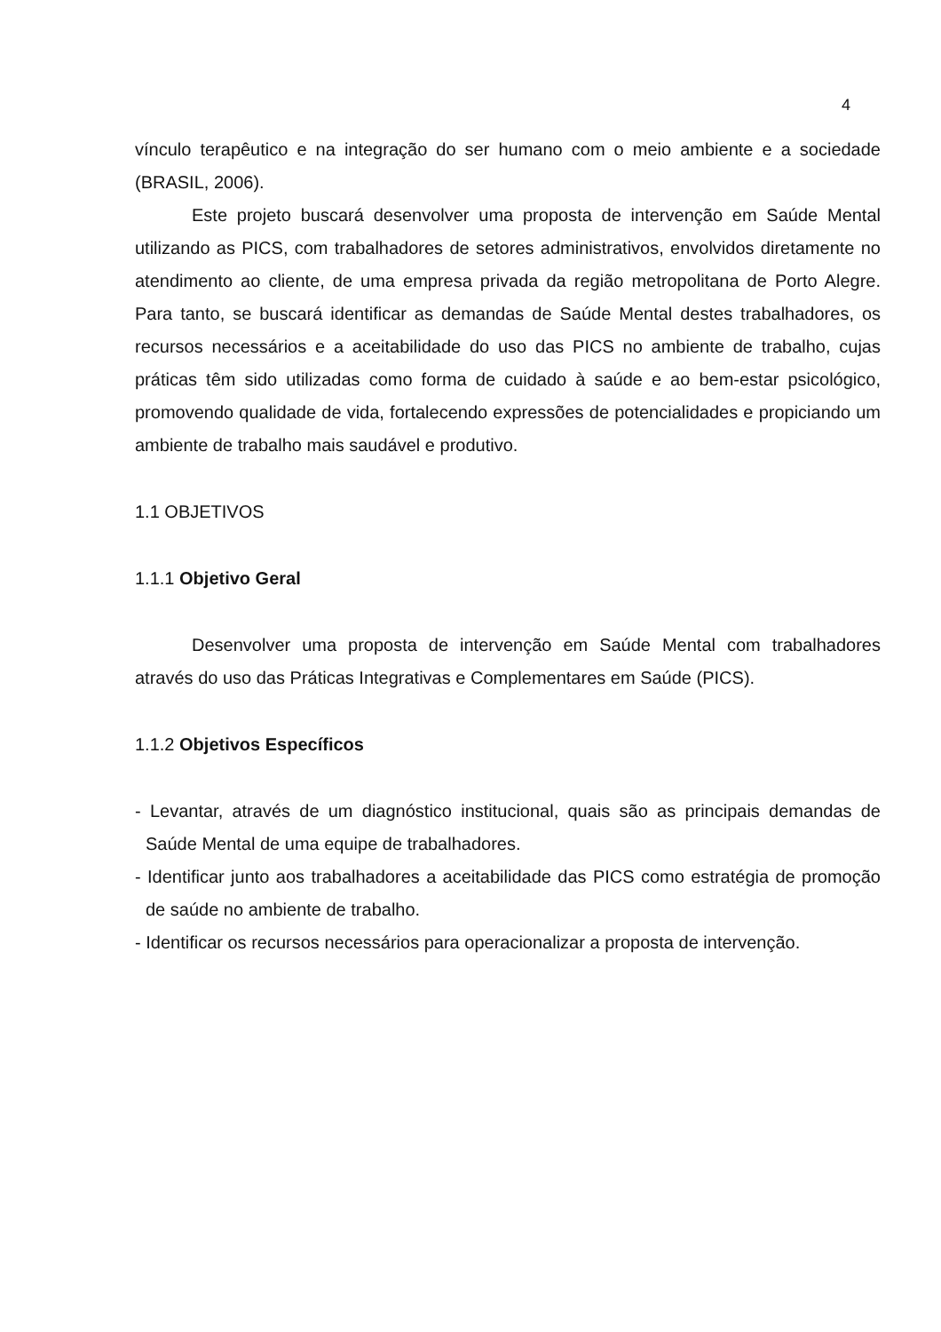4
vínculo terapêutico e na integração do ser humano com o meio ambiente e a sociedade (BRASIL, 2006).
Este projeto buscará desenvolver uma proposta de intervenção em Saúde Mental utilizando as PICS, com trabalhadores de setores administrativos, envolvidos diretamente no atendimento ao cliente, de uma empresa privada da região metropolitana de Porto Alegre. Para tanto, se buscará identificar as demandas de Saúde Mental destes trabalhadores, os recursos necessários e a aceitabilidade do uso das PICS no ambiente de trabalho, cujas práticas têm sido utilizadas como forma de cuidado à saúde e ao bem-estar psicológico, promovendo qualidade de vida, fortalecendo expressões de potencialidades e propiciando um ambiente de trabalho mais saudável e produtivo.
1.1 OBJETIVOS
1.1.1 Objetivo Geral
Desenvolver uma proposta de intervenção em Saúde Mental com trabalhadores através do uso das Práticas Integrativas e Complementares em Saúde (PICS).
1.1.2 Objetivos Específicos
- Levantar, através de um diagnóstico institucional, quais são as principais demandas de Saúde Mental de uma equipe de trabalhadores.
- Identificar junto aos trabalhadores a aceitabilidade das PICS como estratégia de promoção de saúde no ambiente de trabalho.
- Identificar os recursos necessários para operacionalizar a proposta de intervenção.